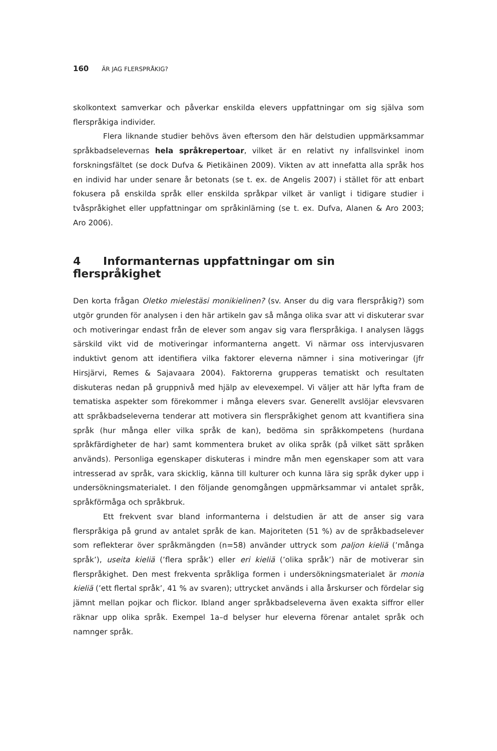160 ÄR JAG FLERSPRÅKIG?
skolkontext samverkar och påverkar enskilda elevers uppfattningar om sig själva som flerspråkiga individer.
Flera liknande studier behövs även eftersom den här delstudien uppmärksammar språkbadselevernas hela språkrepertoar, vilket är en relativt ny infallsvinkel inom forskningsfältet (se dock Dufva & Pietikäinen 2009). Vikten av att innefatta alla språk hos en individ har under senare år betonats (se t. ex. de Angelis 2007) i stället för att enbart fokusera på enskilda språk eller enskilda språkpar vilket är vanligt i tidigare studier i tvåspråkighet eller uppfattningar om språkinlärning (se t. ex. Dufva, Alanen & Aro 2003; Aro 2006).
4 Informanternas uppfattningar om sin flerspråkighet
Den korta frågan Oletko mielestäsi monikielinen? (sv. Anser du dig vara flerspråkig?) som utgör grunden för analysen i den här artikeln gav så många olika svar att vi diskuterar svar och motiveringar endast från de elever som angav sig vara flerspråkiga. I analysen läggs särskild vikt vid de motiveringar informanterna angett. Vi närmar oss intervjusvaren induktivt genom att identifiera vilka faktorer eleverna nämner i sina motiveringar (jfr Hirsjärvi, Remes & Sajavaara 2004). Faktorerna grupperas tematiskt och resultaten diskuteras nedan på gruppnivå med hjälp av elevexempel. Vi väljer att här lyfta fram de tematiska aspekter som förekommer i många elevers svar. Generellt avslöjar elevsvaren att språkbadseleverna tenderar att motivera sin flerspråkighet genom att kvantifiera sina språk (hur många eller vilka språk de kan), bedöma sin språkkompetens (hurdana språkfärdigheter de har) samt kommentera bruket av olika språk (på vilket sätt språken används). Personliga egenskaper diskuteras i mindre mån men egenskaper som att vara intresserad av språk, vara skicklig, känna till kulturer och kunna lära sig språk dyker upp i undersökningsmaterialet. I den följande genomgången uppmärksammar vi antalet språk, språkförmåga och språkbruk.
Ett frekvent svar bland informanterna i delstudien är att de anser sig vara flerspråkiga på grund av antalet språk de kan. Majoriteten (51 %) av de språkbadselever som reflekterar över språkmängden (n=58) använder uttryck som paljon kieliä (’många språk’), useita kieliä (’flera språk’) eller eri kieliä (’olika språk’) när de motiverar sin flerspråkighet. Den mest frekventa språkliga formen i undersökningsmaterialet är monia kieliä (’ett flertal språk’, 41 % av svaren); uttrycket används i alla årskurser och fördelar sig jämnt mellan pojkar och flickor. Ibland anger språkbadseleverna även exakta siffror eller räknar upp olika språk. Exempel 1a–d belyser hur eleverna förenar antalet språk och namnger språk.